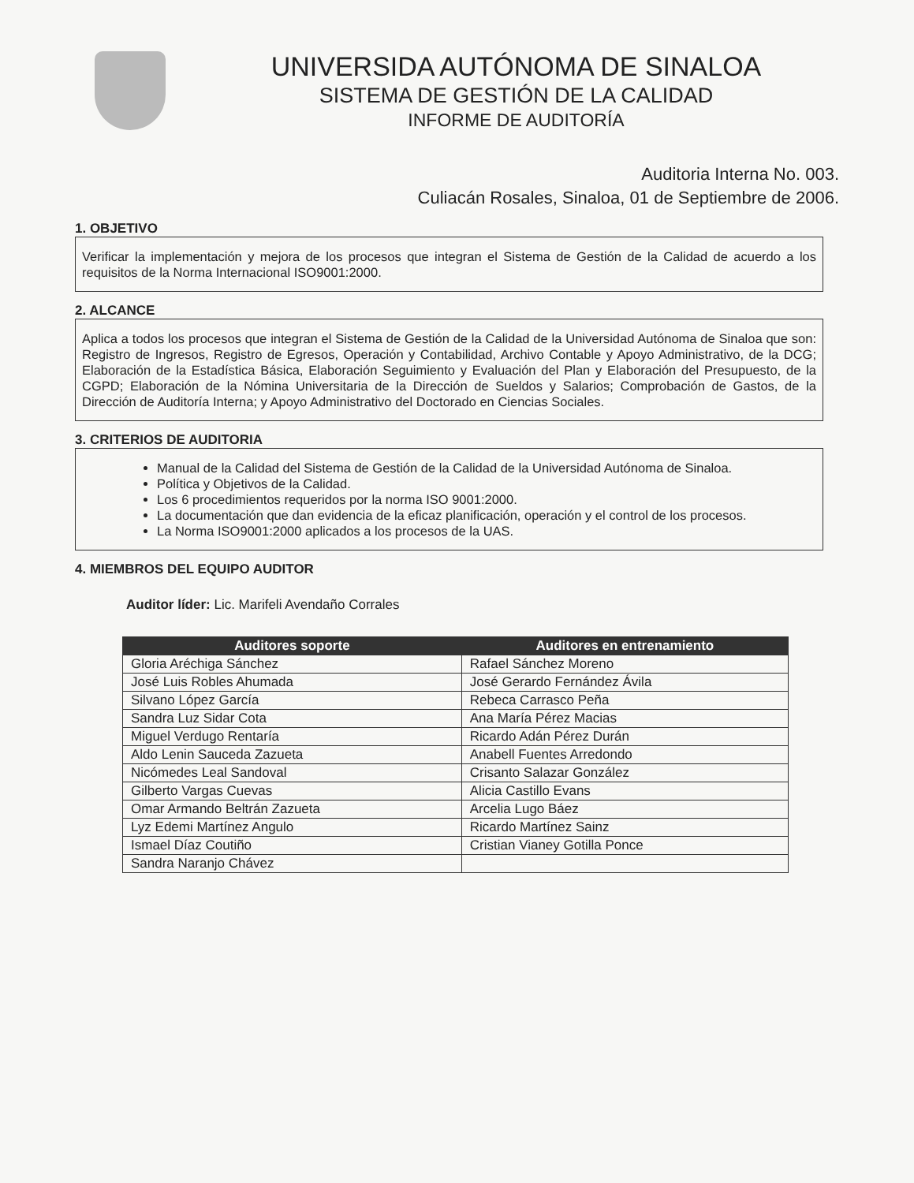UNIVERSIDA AUTÓNOMA DE SINALOA
SISTEMA DE GESTIÓN DE LA CALIDAD
INFORME DE AUDITORÍA
Auditoria Interna No. 003.
Culiacán Rosales, Sinaloa, 01 de Septiembre de 2006.
1. OBJETIVO
Verificar la implementación y mejora de los procesos que integran el Sistema de Gestión de la Calidad de acuerdo a los requisitos de la Norma Internacional ISO9001:2000.
2. ALCANCE
Aplica a todos los procesos que integran el Sistema de Gestión de la Calidad de la Universidad Autónoma de Sinaloa que son: Registro de Ingresos, Registro de Egresos, Operación y Contabilidad, Archivo Contable y Apoyo Administrativo, de la DCG; Elaboración de la Estadística Básica, Elaboración Seguimiento y Evaluación del Plan y Elaboración del Presupuesto, de la CGPD; Elaboración de la Nómina Universitaria de la Dirección de Sueldos y Salarios; Comprobación de Gastos, de la Dirección de Auditoría Interna; y Apoyo Administrativo del Doctorado en Ciencias Sociales.
3. CRITERIOS DE AUDITORIA
Manual de la Calidad del Sistema de Gestión de la Calidad de la Universidad Autónoma de Sinaloa.
Política y Objetivos de la Calidad.
Los 6 procedimientos requeridos por la norma ISO 9001:2000.
La documentación que dan evidencia de la eficaz planificación, operación y el control de los procesos.
La Norma ISO9001:2000 aplicados a los procesos de la UAS.
4. MIEMBROS DEL EQUIPO AUDITOR
Auditor líder: Lic. Marifeli Avendaño Corrales
| Auditores soporte | Auditores en entrenamiento |
| --- | --- |
| Gloria Aréchiga Sánchez | Rafael Sánchez Moreno |
| José Luis Robles Ahumada | José Gerardo Fernández Ávila |
| Silvano López García | Rebeca Carrasco Peña |
| Sandra Luz Sidar Cota | Ana María Pérez Macias |
| Miguel Verdugo Rentaría | Ricardo Adán Pérez Durán |
| Aldo Lenin Sauceda Zazueta | Anabell Fuentes Arredondo |
| Nicómedes Leal Sandoval | Crisanto Salazar González |
| Gilberto Vargas Cuevas | Alicia Castillo Evans |
| Omar Armando Beltrán Zazueta | Arcelia Lugo Báez |
| Lyz Edemi Martínez Angulo | Ricardo Martínez Sainz |
| Ismael Díaz Coutiño | Cristian Vianey Gotilla Ponce |
| Sandra Naranjo Chávez | |